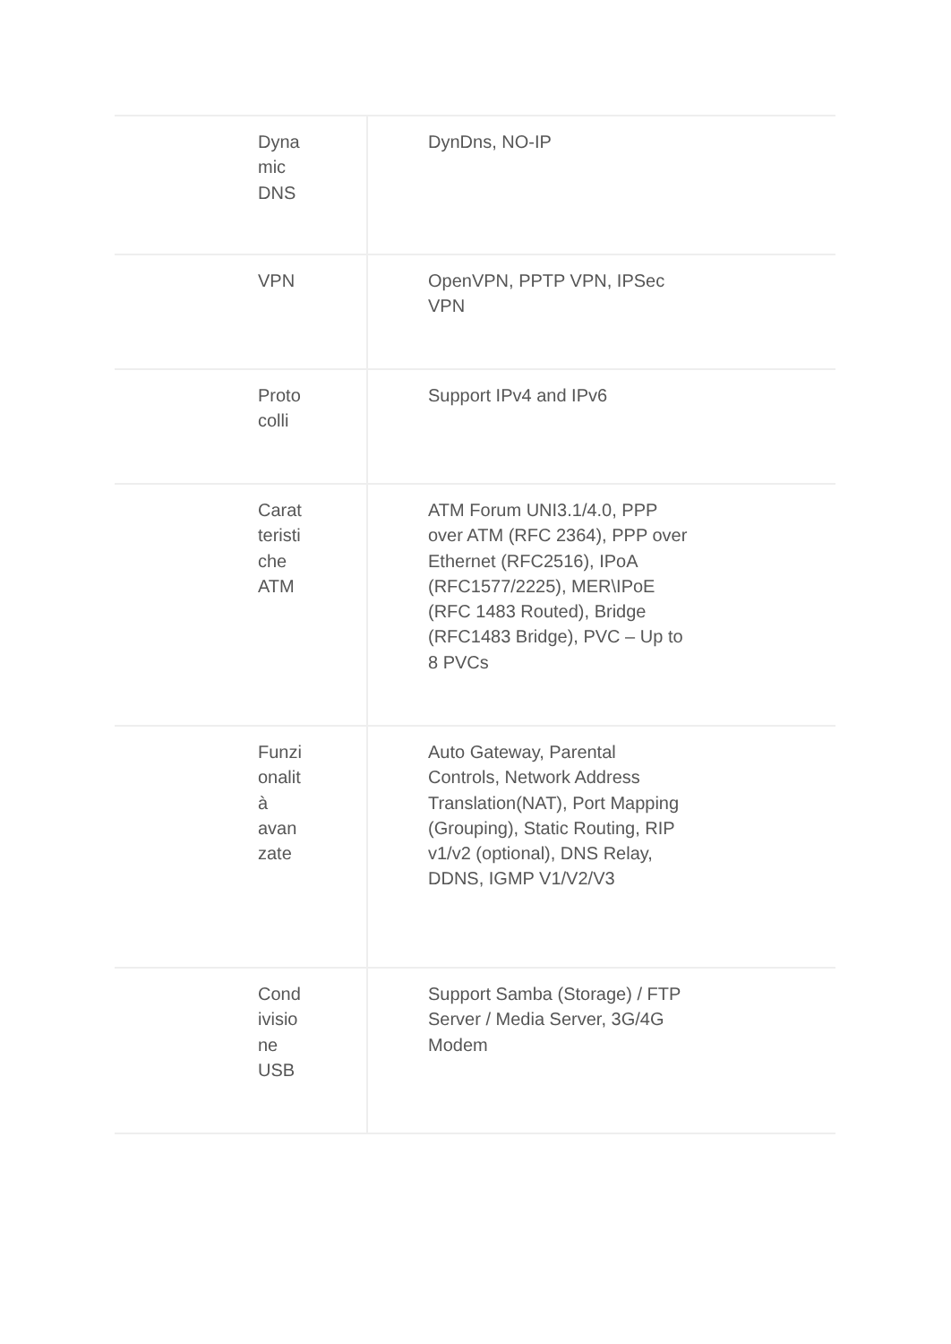| Dyna mic DNS | DynDns, NO-IP |
| VPN | OpenVPN, PPTP VPN, IPSec VPN |
| Proto colli | Support IPv4 and IPv6 |
| Carat teristi che ATM | ATM Forum UNI3.1/4.0, PPP over ATM (RFC 2364), PPP over Ethernet (RFC2516), IPoA (RFC1577/2225), MER\IPoE (RFC 1483 Routed), Bridge (RFC1483 Bridge), PVC – Up to 8 PVCs |
| Funzi onalit à avan zate | Auto Gateway, Parental Controls, Network Address Translation(NAT), Port Mapping (Grouping), Static Routing, RIP v1/v2 (optional), DNS Relay, DDNS, IGMP V1/V2/V3 |
| Cond ivisio ne USB | Support Samba (Storage) / FTP Server / Media Server, 3G/4G Modem |